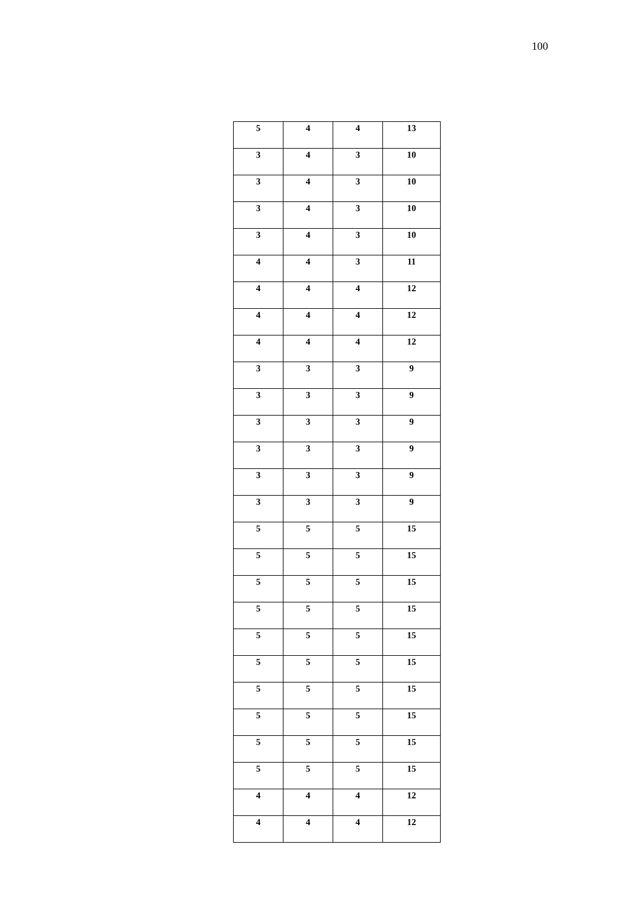100
| 5 | 4 | 4 | 13 |
| 3 | 4 | 3 | 10 |
| 3 | 4 | 3 | 10 |
| 3 | 4 | 3 | 10 |
| 3 | 4 | 3 | 10 |
| 4 | 4 | 3 | 11 |
| 4 | 4 | 4 | 12 |
| 4 | 4 | 4 | 12 |
| 4 | 4 | 4 | 12 |
| 3 | 3 | 3 | 9 |
| 3 | 3 | 3 | 9 |
| 3 | 3 | 3 | 9 |
| 3 | 3 | 3 | 9 |
| 3 | 3 | 3 | 9 |
| 3 | 3 | 3 | 9 |
| 5 | 5 | 5 | 15 |
| 5 | 5 | 5 | 15 |
| 5 | 5 | 5 | 15 |
| 5 | 5 | 5 | 15 |
| 5 | 5 | 5 | 15 |
| 5 | 5 | 5 | 15 |
| 5 | 5 | 5 | 15 |
| 5 | 5 | 5 | 15 |
| 5 | 5 | 5 | 15 |
| 5 | 5 | 5 | 15 |
| 4 | 4 | 4 | 12 |
| 4 | 4 | 4 | 12 |